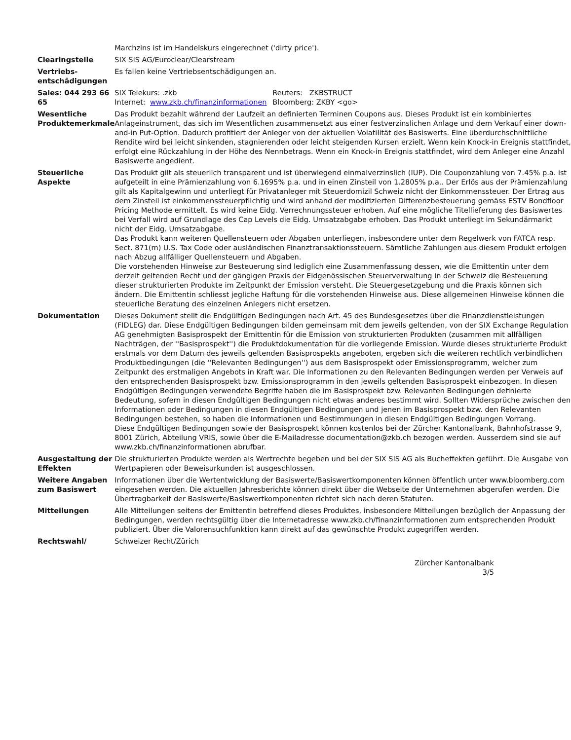| | Marchzins ist im Handelskurs eingerechnet ('dirty price'). |
| Clearingstelle | SIX SIS AG/Euroclear/Clearstream |
| Vertriebs- entschädigungen | Es fallen keine Vertriebsentschädigungen an. |
| Sales: 044 293 66 65 | / SIX Telekurs: .zkb / Reuters: ZKBSTRUCT / / Internet: www.zkb.ch/finanzinformationen / Bloomberg: ZKBY <go> / |
| Wesentliche Produktemerkmale | Das Produkt bezahlt während der Laufzeit an definierten Terminen Coupons aus. Dieses Produkt ist ein kombiniertes Anlageinstrument, das sich im Wesentlichen zusammensetzt aus einer festverzinslichen Anlage und dem Verkauf einer down-and-in Put-Option. Dadurch profitiert der Anleger von der aktuellen Volatilität des Basiswerts. Eine überdurchschnittliche Rendite wird bei leicht sinkenden, stagnierenden oder leicht steigenden Kursen erzielt. Wenn kein Knock-in Ereignis stattfindet, erfolgt eine Rückzahlung in der Höhe des Nennbetrags. Wenn ein Knock-in Ereignis stattfindet, wird dem Anleger eine Anzahl Basiswerte angedient. |
| Steuerliche Aspekte | Das Produkt gilt als steuerlich transparent und ist überwiegend einmalverzinslich (IUP). Die Couponzahlung von 7.45% p.a. ist aufgeteilt in eine Prämienzahlung von 6.1695% p.a. und in einen Zinsteil von 1.2805% p.a.. Der Erlös aus der Prämienzahlung gilt als Kapitalgewinn und unterliegt für Privatanleger mit Steuerdomizil Schweiz nicht der Einkommenssteuer. Der Ertrag aus dem Zinsteil ist einkommenssteuerpflichtig und wird anhand der modifizierten Differenzbesteuerung gemäss ESTV Bondfloor Pricing Methode ermittelt. Es wird keine Eidg. Verrechnungssteuer erhoben. Auf eine mögliche Titellieferung des Basiswertes bei Verfall wird auf Grundlage des Cap Levels die Eidg. Umsatzabgabe erhoben. Das Produkt unterliegt im Sekundärmarkt nicht der Eidg. Umsatzabgabe. Das Produkt kann weiteren Quellensteuern oder Abgaben unterliegen, insbesondere unter dem Regelwerk von FATCA resp. Sect. 871(m) U.S. Tax Code oder ausländischen Finanztransaktionssteuern. Sämtliche Zahlungen aus diesem Produkt erfolgen nach Abzug allfälliger Quellensteuern und Abgaben. Die vorstehenden Hinweise zur Besteuerung sind lediglich eine Zusammenfassung dessen, wie die Emittentin unter dem derzeit geltenden Recht und der gängigen Praxis der Eidgenössischen Steuerverwaltung in der Schweiz die Besteuerung dieser strukturierten Produkte im Zeitpunkt der Emission versteht. Die Steuergesetzgebung und die Praxis können sich ändern. Die Emittentin schliesst jegliche Haftung für die vorstehenden Hinweise aus. Diese allgemeinen Hinweise können die steuerliche Beratung des einzelnen Anlegers nicht ersetzen. |
| Dokumentation | Dieses Dokument stellt die Endgültigen Bedingungen nach Art. 45 des Bundesgesetzes über die Finanzdienstleistungen (FIDLEG) dar. Diese Endgültigen Bedingungen bilden gemeinsam mit dem jeweils geltenden, von der SIX Exchange Regulation AG genehmigten Basisprospekt der Emittentin für die Emission von strukturierten Produkten (zusammen mit allfälligen Nachträgen, der ''Basisprospekt'') die Produktdokumentation für die vorliegende Emission. Wurde dieses strukturierte Produkt erstmals vor dem Datum des jeweils geltenden Basisprospekts angeboten, ergeben sich die weiteren rechtlich verbindlichen Produktbedingungen (die ''Relevanten Bedingungen'') aus dem Basisprospekt oder Emissionsprogramm, welcher zum Zeitpunkt des erstmaligen Angebots in Kraft war. Die Informationen zu den Relevanten Bedingungen werden per Verweis auf den entsprechenden Basisprospekt bzw. Emissionsprogramm in den jeweils geltenden Basisprospekt einbezogen. In diesen Endgültigen Bedingungen verwendete Begriffe haben die im Basisprospekt bzw. Relevanten Bedingungen definierte Bedeutung, sofern in diesen Endgültigen Bedingungen nicht etwas anderes bestimmt wird. Sollten Widersprüche zwischen den Informationen oder Bedingungen in diesen Endgültigen Bedingungen und jenen im Basisprospekt bzw. den Relevanten Bedingungen bestehen, so haben die Informationen und Bestimmungen in diesen Endgültigen Bedingungen Vorrang. Diese Endgültigen Bedingungen sowie der Basisprospekt können kostenlos bei der Zürcher Kantonalbank, Bahnhofstrasse 9, 8001 Zürich, Abteilung VRIS, sowie über die E-Mailadresse documentation@zkb.ch bezogen werden. Ausserdem sind sie auf www.zkb.ch/finanzinformationen abrufbar. |
| Ausgestaltung der Effekten | Die strukturierten Produkte werden als Wertrechte begeben und bei der SIX SIS AG als Bucheffekten geführt. Die Ausgabe von Wertpapieren oder Beweisurkunden ist ausgeschlossen. |
| Weitere Angaben zum Basiswert | Informationen über die Wertentwicklung der Basiswerte/Basiswertkomponenten können öffentlich unter www.bloomberg.com eingesehen werden. Die aktuellen Jahresberichte können direkt über die Webseite der Unternehmen abgerufen werden. Die Übertragbarkeit der Basiswerte/Basiswertkomponenten richtet sich nach deren Statuten. |
| Mitteilungen | Alle Mitteilungen seitens der Emittentin betreffend dieses Produktes, insbesondere Mitteilungen bezüglich der Anpassung der Bedingungen, werden rechtsgültig über die Internetadresse www.zkb.ch/finanzinformationen zum entsprechenden Produkt publiziert. Über die Valorensuchfunktion kann direkt auf das gewünschte Produkt zugegriffen werden. |
| Rechtswahl/ | Schweizer Recht/Zürich |
Zürcher Kantonalbank
3/5